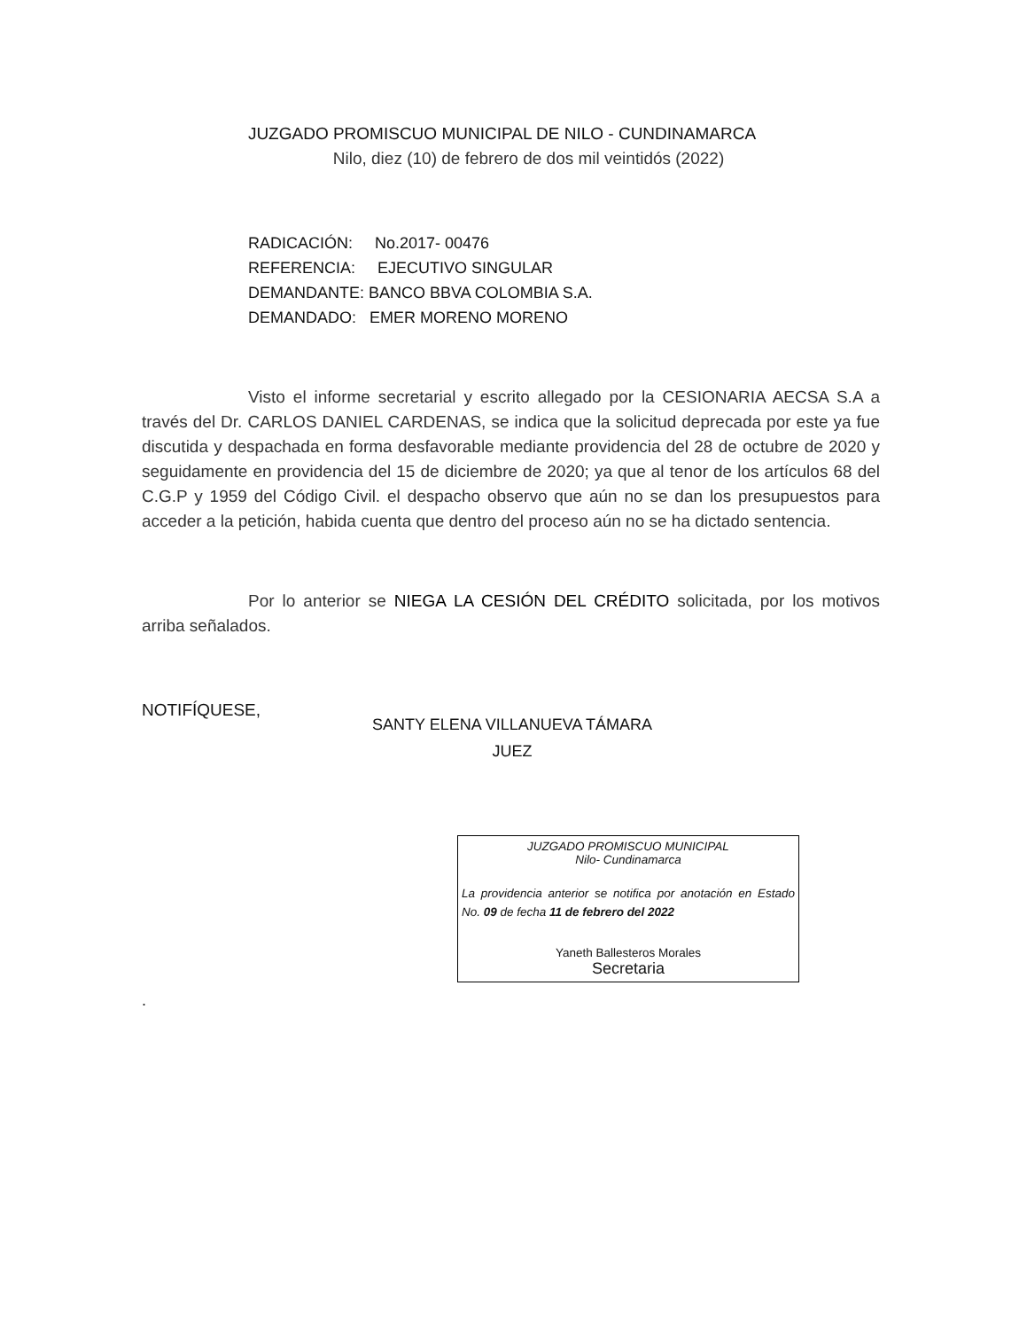JUZGADO PROMISCUO MUNICIPAL DE NILO - CUNDINAMARCA
Nilo, diez (10) de febrero de dos mil veintidós (2022)
RADICACIÓN: No.2017- 00476
REFERENCIA: EJECUTIVO SINGULAR
DEMANDANTE: BANCO BBVA COLOMBIA S.A.
DEMANDADO: EMER MORENO MORENO
Visto el informe secretarial y escrito allegado por la CESIONARIA AECSA S.A a través del Dr. CARLOS DANIEL CARDENAS, se indica que la solicitud deprecada por este ya fue discutida y despachada en forma desfavorable mediante providencia del 28 de octubre de 2020 y seguidamente en providencia del 15 de diciembre de 2020; ya que al tenor de los artículos 68 del C.G.P y 1959 del Código Civil. el despacho observo que aún no se dan los presupuestos para acceder a la petición, habida cuenta que dentro del proceso aún no se ha dictado sentencia.
Por lo anterior se NIEGA LA CESIÓN DEL CRÉDITO solicitada, por los motivos arriba señalados.
NOTIFÍQUESE,
SANTY ELENA VILLANUEVA TÁMARA
JUEZ
JUZGADO PROMISCUO MUNICIPAL
Nilo- Cundinamarca
La providencia anterior se notifica por anotación en Estado No. 09 de fecha 11 de febrero del 2022
Yaneth Ballesteros Morales
Secretaria
.